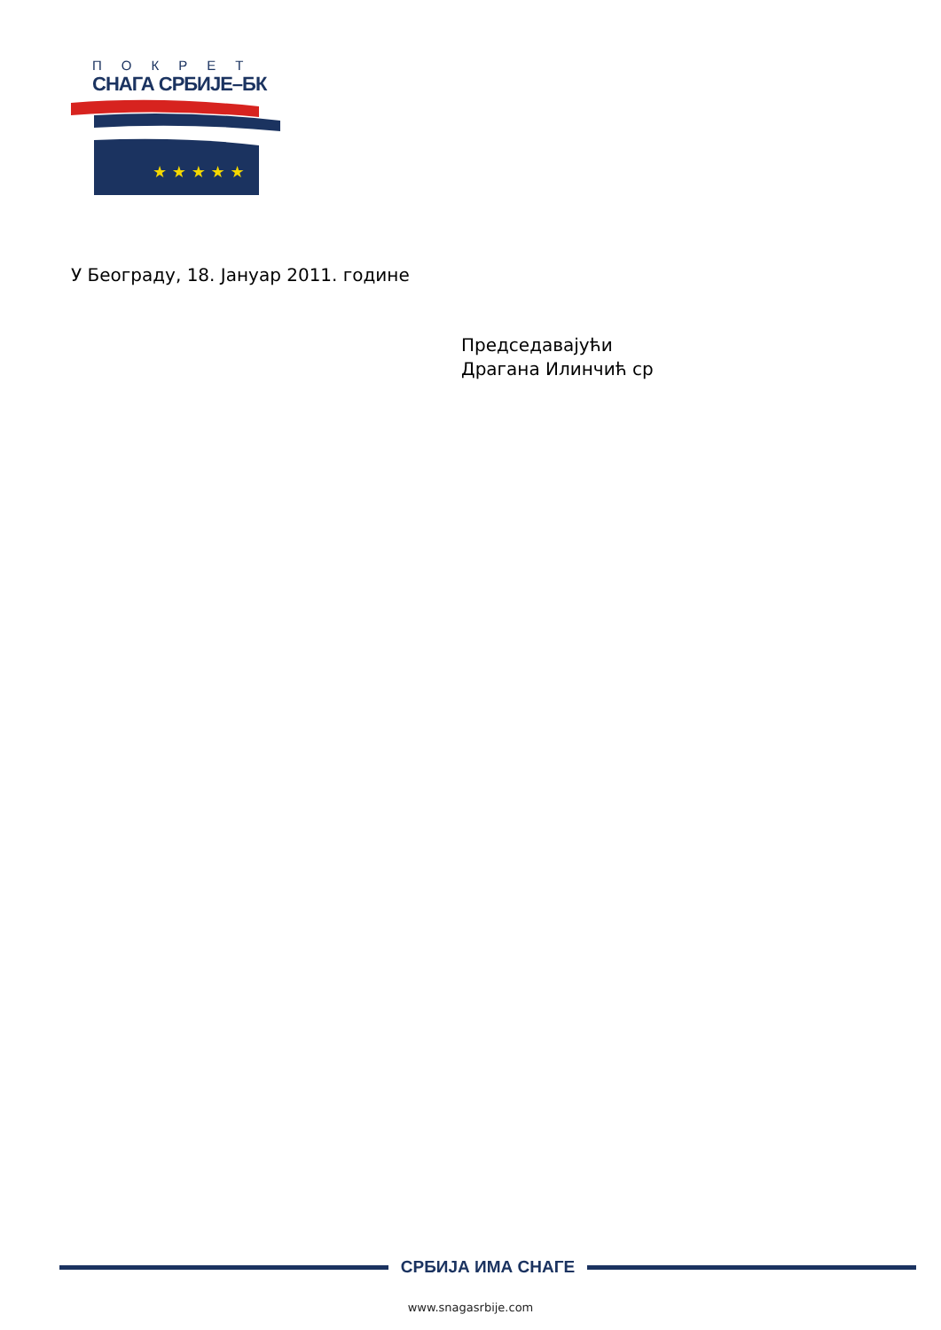ПОКРЕТ
СНАГА СРБИЈЕ–БК
★ ★ ★ ★ ★
У Београду, 18. Јануар 2011. године
Председавајући
Драгана Илинчић ср
СРБИЈА ИМА СНАГЕ
www.snagasrbije.com